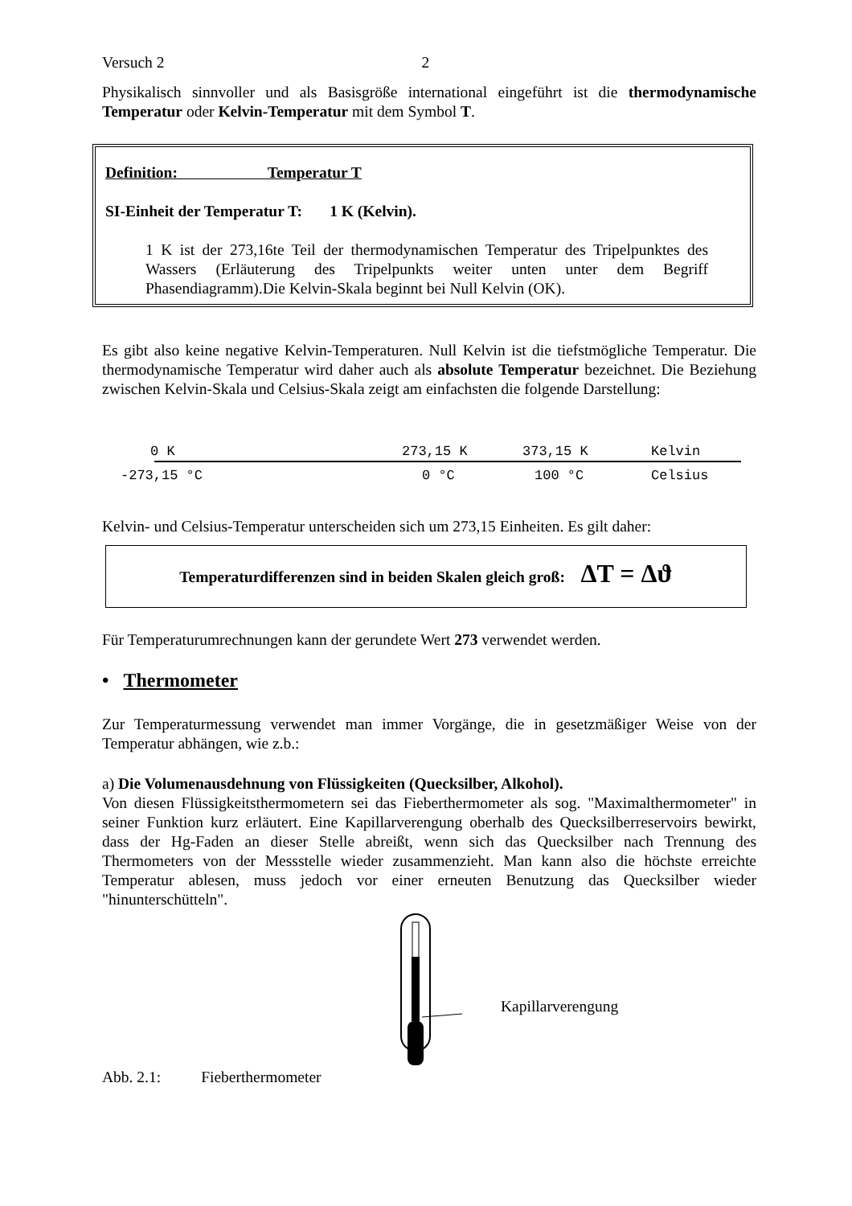Versuch 2 2
Physikalisch sinnvoller und als Basisgröße international eingeführt ist die thermodynamische Temperatur oder Kelvin-Temperatur mit dem Symbol T.
Definition: Temperatur T
SI-Einheit der Temperatur T: 1 K (Kelvin).
1 K ist der 273,16te Teil der thermodynamischen Temperatur des Tripelpunktes des Wassers (Erläuterung des Tripelpunkts weiter unten unter dem Begriff Phasendiagramm).Die Kelvin-Skala beginnt bei Null Kelvin (OK).
Es gibt also keine negative Kelvin-Temperaturen. Null Kelvin ist die tiefstmögliche Temperatur. Die thermodynamische Temperatur wird daher auch als absolute Temperatur bezeichnet. Die Beziehung zwischen Kelvin-Skala und Celsius-Skala zeigt am einfachsten die folgende Darstellung:
0 K 273,15 K 373,15 K Kelvin
-273,15 °C 0 °C 100 °C Celsius
Kelvin- und Celsius-Temperatur unterscheiden sich um 273,15 Einheiten. Es gilt daher:
Temperaturdifferenzen sind in beiden Skalen gleich groß: ΔT = Δϑ
Für Temperaturumrechnungen kann der gerundete Wert 273 verwendet werden.
• Thermometer
Zur Temperaturmessung verwendet man immer Vorgänge, die in gesetzmäßiger Weise von der Temperatur abhängen, wie z.b.:
a) Die Volumenausdehnung von Flüssigkeiten (Quecksilber, Alkohol).
Von diesen Flüssigkeitsthermometern sei das Fieberthermometer als sog. "Maximalthermometer" in seiner Funktion kurz erläutert. Eine Kapillarverengung oberhalb des Quecksilberreservoirs bewirkt, dass der Hg-Faden an dieser Stelle abreißt, wenn sich das Quecksilber nach Trennung des Thermometers von der Messstelle wieder zusammenzieht. Man kann also die höchste erreichte Temperatur ablesen, muss jedoch vor einer erneuten Benutzung das Quecksilber wieder "hinunterschütteln".
Kapillarverengung
Abb. 2.1: Fieberthermometer